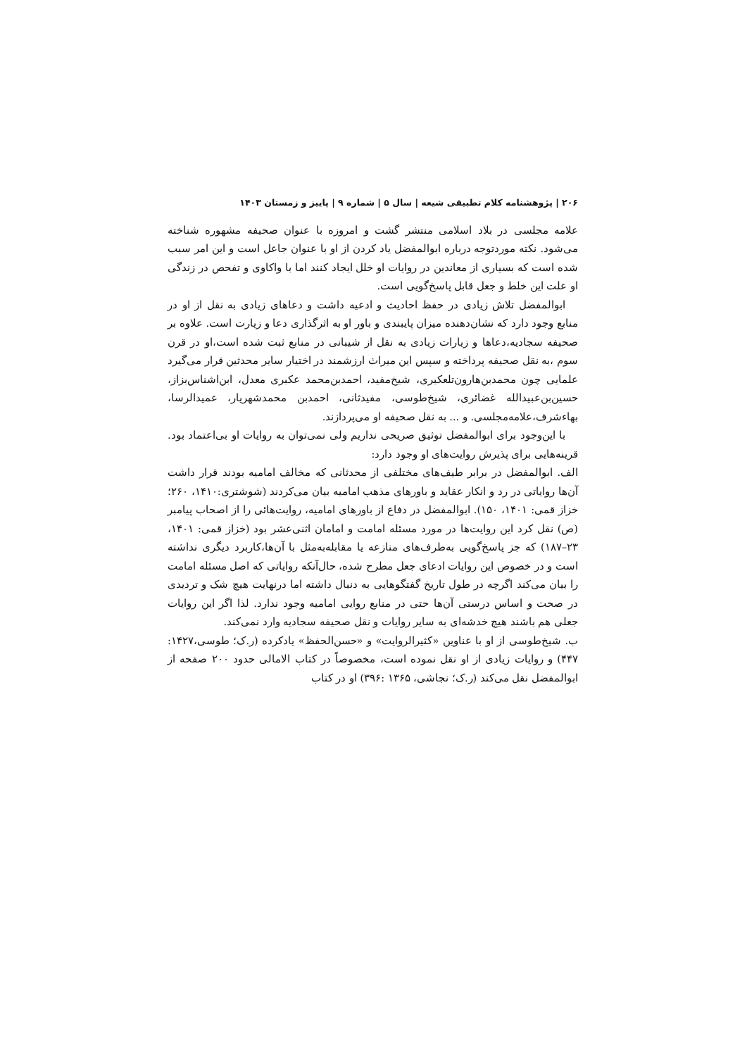۲۰۶ | پژوهشنامه کلام تطبیقی شیعه | سال ۵ | شماره ۹ | پاییز و زمستان ۱۴۰۳
علامه مجلسی در بلاد اسلامی منتشر گشت و امروزه با عنوان صحیفه مشهوره شناخته می‌شود. نکته موردتوجه درباره ابوالمفضل یاد کردن از او با عنوان جاعل است و این امر سبب شده است که بسیاری از معاندین در روایات او خلل ایجاد کنند اما با واکاوی و تفحص در زندگی او علت این خلط و جعل قابل پاسخ‌گویی است.
ابوالمفضل تلاش زیادی در حفظ احادیث و ادعیه داشت و دعاهای زیادی به نقل از او در منابع وجود دارد که نشان‌دهنده میزان پایبندی و باور او به اثرگذاری دعا و زیارت است. علاوه بر صحیفه سجادیه،دعاها و زیارات زیادی به نقل از شیبانی در منابع ثبت شده است،او در قرن سوم ،به نقل صحیفه پرداخته و سپس این میراث ارزشمند در اختیار سایر محدثین قرار می‌گیرد علمایی چون محمدبن‌هارون‌تلعکبری، شیخ‌مفید، احمدبن‌محمد عکبری معدل، ابن‌اشناس‌بزاز، حسین‌بن‌عبیدالله غضائری، شیخ‌طوسی، مفیدثانی، احمدبن محمدشهریار، عمیدالرسا، بهاءشرف،علامه‌مجلسی. و ... به نقل صحیفه او می‌پردازند.
با این‌وجود برای ابوالمفضل توثیق صریحی نداریم ولی نمی‌توان به روایات او بی‌اعتماد بود. قرینه‌هایی برای پذیرش روایت‌های او وجود دارد:
الف. ابوالمفضل در برابر طیف‌های مختلفی از محدثانی که مخالف امامیه بودند قرار داشت آن‌ها روایاتی در رد و انکار عقاید و باورهای مذهب امامیه بیان می‌کردند (شوشتری:۱۴۱۰، ۲۶۰؛ خزاز قمی: ۱۴۰۱، ۱۵۰). ابوالمفضل در دفاع از باورهای امامیه، روایت‌هائی را از اصحاب پیامبر (ص) نقل کرد این روایت‌ها در مورد مسئله امامت و امامان اثنی‌عشر بود (خزاز قمی: ۱۴۰۱، ۲۳–۱۸۷) که جز پاسخ‌گویی به‌طرف‌های منازعه یا مقابله‌به‌مثل با آن‌ها،کاربرد دیگری نداشته است و در خصوص این روایات ادعای جعل مطرح شده، حال‌آنکه روایاتی که اصل مسئله امامت را بیان می‌کند اگرچه در طول تاریخ گفتگوهایی به دنبال داشته اما درنهایت هیچ شک و تردیدی در صحت و اساس درستی آن‌ها حتی در منابع روایی امامیه وجود ندارد. لذا اگر این روایات جعلی هم باشند هیچ خدشه‌ای به سایر روایات و نقل صحیفه سجادیه وارد نمی‌کند.
ب. شیخ‌طوسی از او با عناوین «کثیرالروایت» و «حسن‌الحفظ» یادکرده (ر.ک؛ طوسی،۱۴۲۷: ۴۴۷) و روایات زیادی از او نقل نموده است، مخصوصاً در کتاب الامالی حدود ۲۰۰ صفحه از ابوالمفضل نقل می‌کند (ر.ک؛ نجاشی، ۱۳۶۵ :۳۹۶) او در کتاب